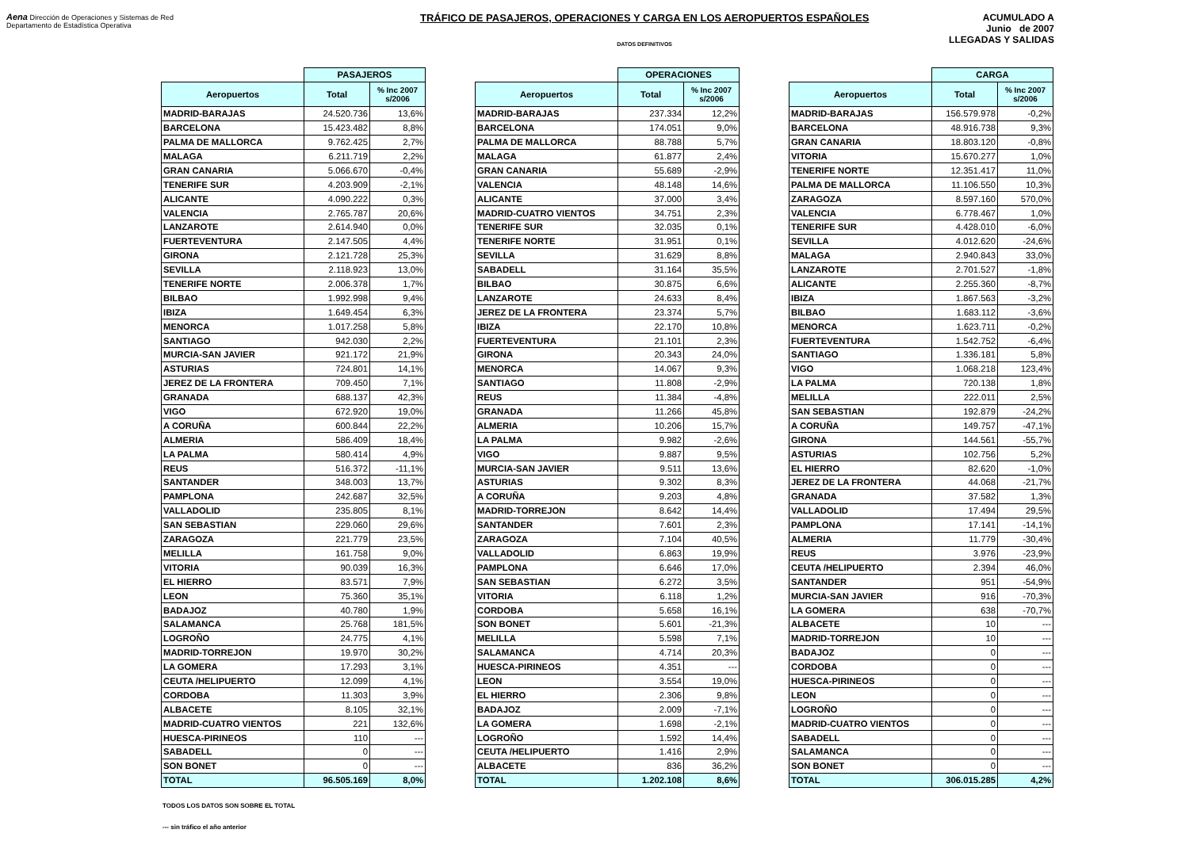Aena Dirección de Operaciones y Sistemas de Red
Departamento de Estadística Operativa
TRÁFICO DE PASAJEROS, OPERACIONES Y CARGA EN LOS AEROPUERTOS ESPAÑOLES
DATOS DEFINITIVOS
ACUMULADO A
Junio de 2007
LLEGADAS Y SALIDAS
| | PASAJEROS | |
| --- | --- | --- |
| Aeropuertos | Total | % Inc 2007 s/2006 |
| MADRID-BARAJAS | 24.520.736 | 13,6% |
| BARCELONA | 15.423.482 | 8,8% |
| PALMA DE MALLORCA | 9.762.425 | 2,7% |
| MALAGA | 6.211.719 | 2,2% |
| GRAN CANARIA | 5.066.670 | -0,4% |
| TENERIFE SUR | 4.203.909 | -2,1% |
| ALICANTE | 4.090.222 | 0,3% |
| VALENCIA | 2.765.787 | 20,6% |
| LANZAROTE | 2.614.940 | 0,0% |
| FUERTEVENTURA | 2.147.505 | 4,4% |
| GIRONA | 2.121.728 | 25,3% |
| SEVILLA | 2.118.923 | 13,0% |
| TENERIFE NORTE | 2.006.378 | 1,7% |
| BILBAO | 1.992.998 | 9,4% |
| IBIZA | 1.649.454 | 6,3% |
| MENORCA | 1.017.258 | 5,8% |
| SANTIAGO | 942.030 | 2,2% |
| MURCIA-SAN JAVIER | 921.172 | 21,9% |
| ASTURIAS | 724.801 | 14,1% |
| JEREZ DE LA FRONTERA | 709.450 | 7,1% |
| GRANADA | 688.137 | 42,3% |
| VIGO | 672.920 | 19,0% |
| A CORUÑA | 600.844 | 22,2% |
| ALMERIA | 586.409 | 18,4% |
| LA PALMA | 580.414 | 4,9% |
| REUS | 516.372 | -11,1% |
| SANTANDER | 348.003 | 13,7% |
| PAMPLONA | 242.687 | 32,5% |
| VALLADOLID | 235.805 | 8,1% |
| SAN SEBASTIAN | 229.060 | 29,6% |
| ZARAGOZA | 221.779 | 23,5% |
| MELILLA | 161.758 | 9,0% |
| VITORIA | 90.039 | 16,3% |
| EL HIERRO | 83.571 | 7,9% |
| LEON | 75.360 | 35,1% |
| BADAJOZ | 40.780 | 1,9% |
| SALAMANCA | 25.768 | 181,5% |
| LOGROÑO | 24.775 | 4,1% |
| MADRID-TORREJON | 19.970 | 30,2% |
| LA GOMERA | 17.293 | 3,1% |
| CEUTA /HELIPUERTO | 12.099 | 4,1% |
| CORDOBA | 11.303 | 3,9% |
| ALBACETE | 8.105 | 32,1% |
| MADRID-CUATRO VIENTOS | 221 | 132,6% |
| HUESCA-PIRINEOS | 110 | --- |
| SABADELL | 0 | --- |
| SON BONET | 0 | --- |
| TOTAL | 96.505.169 | 8,0% |
| | OPERACIONES | |
| --- | --- | --- |
| Aeropuertos | Total | % Inc 2007 s/2006 |
| MADRID-BARAJAS | 237.334 | 12,2% |
| BARCELONA | 174.051 | 9,0% |
| PALMA DE MALLORCA | 88.788 | 5,7% |
| MALAGA | 61.877 | 2,4% |
| GRAN CANARIA | 55.689 | -2,9% |
| VALENCIA | 48.148 | 14,6% |
| ALICANTE | 37.000 | 3,4% |
| MADRID-CUATRO VIENTOS | 34.751 | 2,3% |
| TENERIFE SUR | 32.035 | 0,1% |
| TENERIFE NORTE | 31.951 | 0,1% |
| SEVILLA | 31.629 | 8,8% |
| SABADELL | 31.164 | 35,5% |
| BILBAO | 30.875 | 6,6% |
| LANZAROTE | 24.633 | 8,4% |
| JEREZ DE LA FRONTERA | 23.374 | 5,7% |
| IBIZA | 22.170 | 10,8% |
| FUERTEVENTURA | 21.101 | 2,3% |
| GIRONA | 20.343 | 24,0% |
| MENORCA | 14.067 | 9,3% |
| SANTIAGO | 11.808 | -2,9% |
| REUS | 11.384 | -4,8% |
| GRANADA | 11.266 | 45,8% |
| ALMERIA | 10.206 | 15,7% |
| LA PALMA | 9.982 | -2,6% |
| VIGO | 9.887 | 9,5% |
| MURCIA-SAN JAVIER | 9.511 | 13,6% |
| ASTURIAS | 9.302 | 8,3% |
| A CORUÑA | 9.203 | 4,8% |
| MADRID-TORREJON | 8.642 | 14,4% |
| SANTANDER | 7.601 | 2,3% |
| ZARAGOZA | 7.104 | 40,5% |
| VALLADOLID | 6.863 | 19,9% |
| PAMPLONA | 6.646 | 17,0% |
| SAN SEBASTIAN | 6.272 | 3,5% |
| VITORIA | 6.118 | 1,2% |
| CORDOBA | 5.658 | 16,1% |
| SON BONET | 5.601 | -21,3% |
| MELILLA | 5.598 | 7,1% |
| SALAMANCA | 4.714 | 20,3% |
| HUESCA-PIRINEOS | 4.351 | --- |
| LEON | 3.554 | 19,0% |
| EL HIERRO | 2.306 | 9,8% |
| BADAJOZ | 2.009 | -7,1% |
| LA GOMERA | 1.698 | -2,1% |
| LOGROÑO | 1.592 | 14,4% |
| CEUTA /HELIPUERTO | 1.416 | 2,9% |
| ALBACETE | 836 | 36,2% |
| TOTAL | 1.202.108 | 8,6% |
| | CARGA | |
| --- | --- | --- |
| Aeropuertos | Total | % Inc 2007 s/2006 |
| MADRID-BARAJAS | 156.579.978 | -0,2% |
| BARCELONA | 48.916.738 | 9,3% |
| GRAN CANARIA | 18.803.120 | -0,8% |
| VITORIA | 15.670.277 | 1,0% |
| TENERIFE NORTE | 12.351.417 | 11,0% |
| PALMA DE MALLORCA | 11.106.550 | 10,3% |
| ZARAGOZA | 8.597.160 | 570,0% |
| VALENCIA | 6.778.467 | 1,0% |
| TENERIFE SUR | 4.428.010 | -6,0% |
| SEVILLA | 4.012.620 | -24,6% |
| MALAGA | 2.940.843 | 33,0% |
| LANZAROTE | 2.701.527 | -1,8% |
| ALICANTE | 2.255.360 | -8,7% |
| IBIZA | 1.867.563 | -3,2% |
| BILBAO | 1.683.112 | -3,6% |
| MENORCA | 1.623.711 | -0,2% |
| FUERTEVENTURA | 1.542.752 | -6,4% |
| SANTIAGO | 1.336.181 | 5,8% |
| VIGO | 1.068.218 | 123,4% |
| LA PALMA | 720.138 | 1,8% |
| MELILLA | 222.011 | 2,5% |
| SAN SEBASTIAN | 192.879 | -24,2% |
| A CORUÑA | 149.757 | -47,1% |
| GIRONA | 144.561 | -55,7% |
| ASTURIAS | 102.756 | 5,2% |
| EL HIERRO | 82.620 | -1,0% |
| JEREZ DE LA FRONTERA | 44.068 | -21,7% |
| GRANADA | 37.582 | 1,3% |
| VALLADOLID | 17.494 | 29,5% |
| PAMPLONA | 17.141 | -14,1% |
| ALMERIA | 11.779 | -30,4% |
| REUS | 3.976 | -23,9% |
| CEUTA /HELIPUERTO | 2.394 | 46,0% |
| SANTANDER | 951 | -54,9% |
| MURCIA-SAN JAVIER | 916 | -70,3% |
| LA GOMERA | 638 | -70,7% |
| ALBACETE | 10 | --- |
| MADRID-TORREJON | 10 | --- |
| BADAJOZ | 0 | --- |
| CORDOBA | 0 | --- |
| HUESCA-PIRINEOS | 0 | --- |
| LEON | 0 | --- |
| LOGROÑO | 0 | --- |
| MADRID-CUATRO VIENTOS | 0 | --- |
| SABADELL | 0 | --- |
| SALAMANCA | 0 | --- |
| SON BONET | 0 | --- |
| TOTAL | 306.015.285 | 4,2% |
TODOS LOS DATOS SON SOBRE EL TOTAL
--- sin tráfico el año anterior